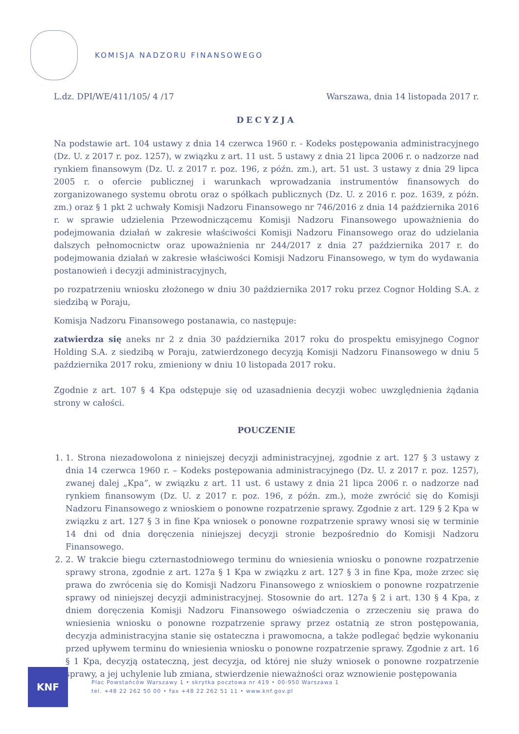KOMISJA NADZORU FINANSOWEGO
L.dz. DPI/WE/411/105/ 4 /17 Warszawa, dnia 14 listopada 2017 r.
DECYZJA
Na podstawie art. 104 ustawy z dnia 14 czerwca 1960 r. - Kodeks postępowania administracyjnego (Dz. U. z 2017 r. poz. 1257), w związku z art. 11 ust. 5 ustawy z dnia 21 lipca 2006 r. o nadzorze nad rynkiem finansowym (Dz. U. z 2017 r. poz. 196, z późn. zm.), art. 51 ust. 3 ustawy z dnia 29 lipca 2005 r. o ofercie publicznej i warunkach wprowadzania instrumentów finansowych do zorganizowanego systemu obrotu oraz o spółkach publicznych (Dz. U. z 2016 r. poz. 1639, z późn. zm.) oraz § 1 pkt 2 uchwały Komisji Nadzoru Finansowego nr 746/2016 z dnia 14 października 2016 r. w sprawie udzielenia Przewodniczącemu Komisji Nadzoru Finansowego upoważnienia do podejmowania działań w zakresie właściwości Komisji Nadzoru Finansowego oraz do udzielania dalszych pełnomocnictw oraz upoważnienia nr 244/2017 z dnia 27 października 2017 r. do podejmowania działań w zakresie właściwości Komisji Nadzoru Finansowego, w tym do wydawania postanowień i decyzji administracyjnych,
po rozpatrzeniu wniosku złożonego w dniu 30 października 2017 roku przez Cognor Holding S.A. z siedzibą w Poraju,
Komisja Nadzoru Finansowego postanawia, co następuje:
zatwierdza się aneks nr 2 z dnia 30 października 2017 roku do prospektu emisyjnego Cognor Holding S.A. z siedzibą w Poraju, zatwierdzonego decyzją Komisji Nadzoru Finansowego w dniu 5 października 2017 roku, zmieniony w dniu 10 listopada 2017 roku.
Zgodnie z art. 107 § 4 Kpa odstępuje się od uzasadnienia decyzji wobec uwzględnienia żądania strony w całości.
POUCZENIE
1. 1. Strona niezadowolona z niniejszej decyzji administracyjnej, zgodnie z art. 127 § 3 ustawy z dnia 14 czerwca 1960 r. – Kodeks postępowania administracyjnego (Dz. U. z 2017 r. poz. 1257), zwanej dalej „Kpa”, w związku z art. 11 ust. 6 ustawy z dnia 21 lipca 2006 r. o nadzorze nad rynkiem finansowym (Dz. U. z 2017 r. poz. 196, z późn. zm.), może zwrócić się do Komisji Nadzoru Finansowego z wnioskiem o ponowne rozpatrzenie sprawy. Zgodnie z art. 129 § 2 Kpa w związku z art. 127 § 3 in fine Kpa wniosek o ponowne rozpatrzenie sprawy wnosi się w terminie 14 dni od dnia doręczenia niniejszej decyzji stronie bezpośrednio do Komisji Nadzoru Finansowego.
2. 2. W trakcie biegu czternastodniowego terminu do wniesienia wniosku o ponowne rozpatrzenie sprawy strona, zgodnie z art. 127a § 1 Kpa w związku z art. 127 § 3 in fine Kpa, może zrzec się prawa do zwrócenia się do Komisji Nadzoru Finansowego z wnioskiem o ponowne rozpatrzenie sprawy od niniejszej decyzji administracyjnej. Stosownie do art. 127a § 2 i art. 130 § 4 Kpa, z dniem doręczenia Komisji Nadzoru Finansowego oświadczenia o zrzeczeniu się prawa do wniesienia wniosku o ponowne rozpatrzenie sprawy przez ostatnią ze stron postępowania, decyzja administracyjna stanie się ostateczna i prawomocna, a także podlegać będzie wykonaniu przed upływem terminu do wniesienia wniosku o ponowne rozpatrzenie sprawy. Zgodnie z art. 16 § 1 Kpa, decyzją ostateczną, jest decyzja, od której nie służy wniosek o ponowne rozpatrzenie sprawy, a jej uchylenie lub zmiana, stwierdzenie nieważności oraz wznowienie postępowania
KNF
Plac Powstańców Warszawy 1 • skrytka pocztowa nr 419 • 00-950 Warszawa 1
tel. +48 22 262 50 00 • fax +48 22 262 51 11 • www.knf.gov.pl